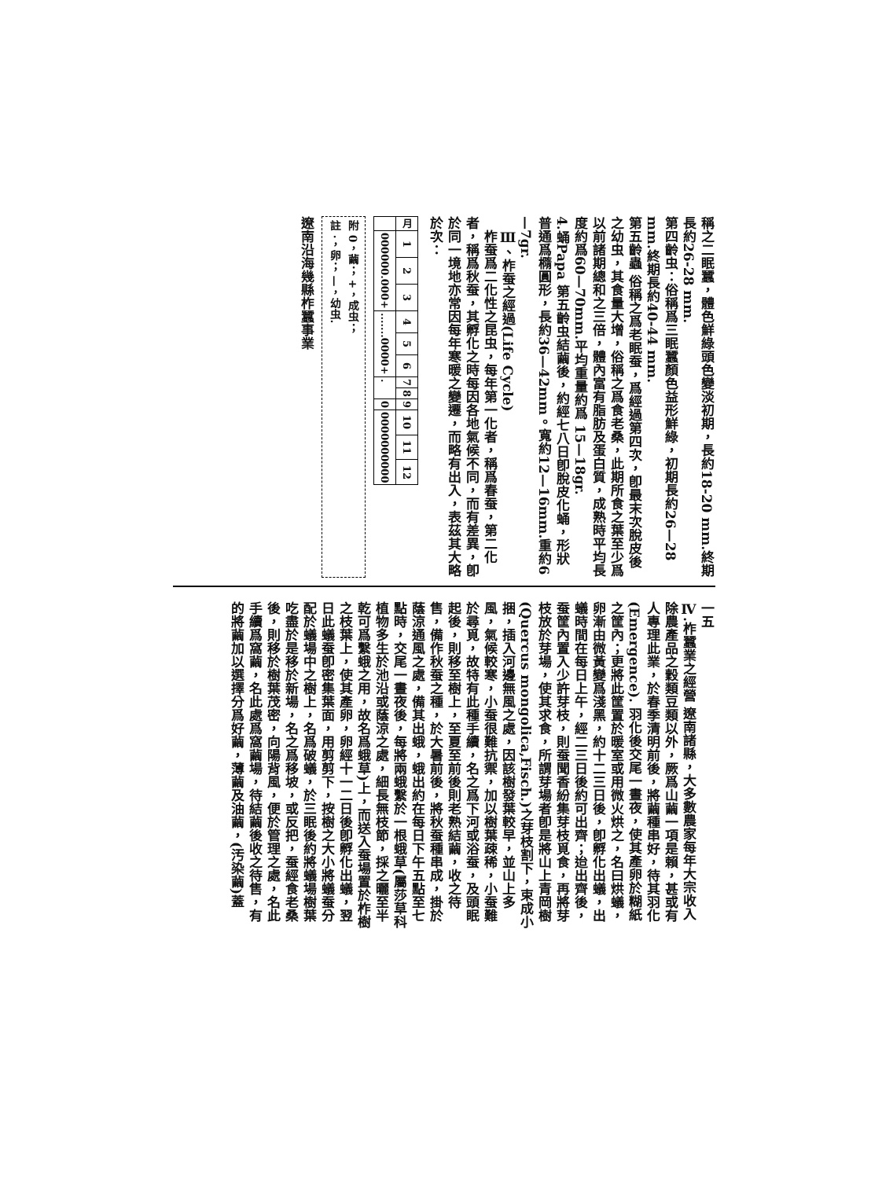稱之二眠蠶，體色鮮綠頭色變淡初期，長約18-20 mm.終期長約26-28 mm.
第四齡虫：俗稱爲三眠蠶顏色益形鮮綠，初期長約26—28 mm.終期長約40-44 mm.
第五齡蟲 俗稱之爲老眠蚕，爲經過第四次，卽最末次脫皮後之幼虫，其食量大增，俗稱之爲食老桑，此期所食之葉至少爲以前諸期總和之三倍，體內富有脂肪及蛋白質，成熟時平均長度約爲60—70mm.平均重量約爲 15—18gr.
4.蛹Papa 第五齡虫結繭後，約經七八日卽脫皮化蛹，形狀普通爲橢圓形，長約36—42mm。寬約12—16mm.重約6—7gr.
　Ⅲ、柞蚕之經過(Life Cycle)
　柞蚕爲二化性之昆虫，每年第一化者，稱爲春蚕，第二化者，稱爲秋蚕，其孵化之時每因各地氣候不同，而有差異，卽於同一境地亦常因每年寒暖之變遷，而略有出入，表茲其大略於次：
| 月 | 1 | 2 | 3 | 4 | 5 | 6 | 7 | 8 | 9 | 10 | 11 | 12 |
| --- | --- | --- | --- | --- | --- | --- | --- | --- | --- | --- | --- | --- |
| | 000000.000+ | | | .......0000+ | | | . | | 0 | 0000000000 | | |
附 0，繭； +，成虫；
註 ·，卵； —，幼虫.
遼南沿海幾縣柞蠶事業
一五
Ⅳ.柞蠶業之經營 遼南諸縣，大多數農家每年大宗收入除農產品之穀類豆類以外，厥爲山繭一項是賴，甚或有人專理此業，於春季清明前後，將繭種串好，待其羽化(Emergence). 羽化後交尾一晝夜，使其產卵於糊紙之筐內；更將此筐置於暖室或用微火烘之，名曰烘蟻，卵漸由微黃變爲淺黑，約十二三日後，卽孵化出蟻，出蟻時間在每日上午，經二三日後約可出齊；迨出齊後，蚕筐內置入少許芽枝，則蚕聞香紛集芽枝覓食，再將芽枝放於芽場，使其求食，所謂芽場者卽是將山上青岡樹(Quercus mongolica,Fisch.)之芽枝割下，束成小捆，插入河邊無風之處，因該樹發葉較早，並山上多風，氣候較寒，小蚕很難抗禦，加以樹葉疎稀，小蚕難於尋覓，故特有此種手續，名之爲下河或浴蚕，及頭眠起後，則移至樹上，至夏至前後則老熟結繭，收之待售，備作秋蚕之種，於大暑前後，將秋蚕種串成，掛於蔭涼通風之處，備其出蛾，蛾出約在每日下午五點至七點時，交尾一晝夜後，每將兩蛾繫於一根蛾草(屬莎草科植物多生於池沿或蔭涼之處，細長無枝節，採之曬至半乾可爲繫蛾之用，故名爲蛾草)上，而送入蚕場置於柞樹之枝葉上，使其產卵，卵經十一二日後卽孵化出蟻，翌日此蟻蚕卽密集葉面，用剪剪下，按樹之大小將蟻蚕分配於蟻場中之樹上，名爲破蟻，於三眠後約將蟻場樹葉吃盡於是移於新場，名之爲移坡，或反把，蚕經食老桑後，則移於樹葉茂密，向陽背風，便於管理之處，名此手續爲窩繭，名此處爲窩繭場，待結繭後收之待售，有的將繭加以選擇分爲好繭，薄繭及油繭，(汚染繭)蓋